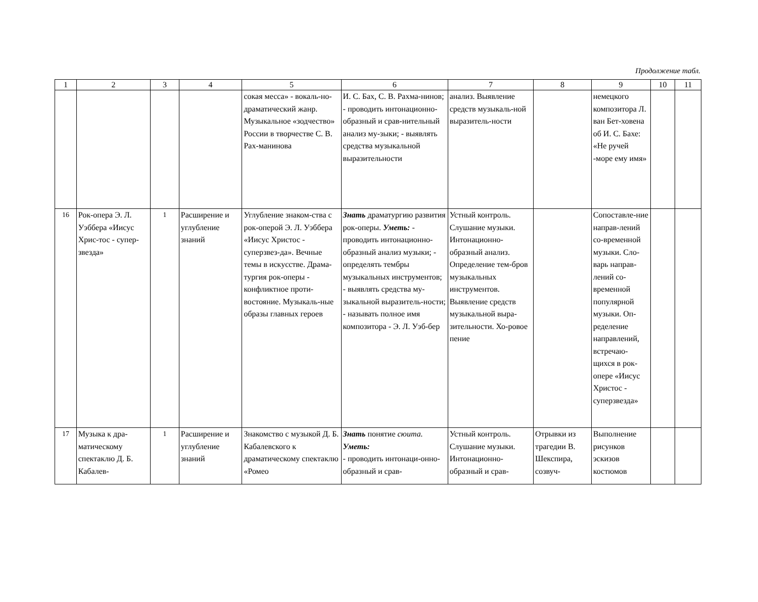Продолжение табл.
| 1 | 2 | 3 | 4 | 5 | 6 | 7 | 8 | 9 | 10 | 11 |
| --- | --- | --- | --- | --- | --- | --- | --- | --- | --- | --- |
| | | | | сокая месса» - вокаль-но-драматический жанр. Музыкальное «зодчество» России в творчестве С. В. Рах-манинова | И. С. Бах, С. В. Рахма-нинов; - проводить интонационно-образный и срав-нительный анализ му-зыки; - выявлять средства музыкальной выразительности | анализ. Выявление средств музыкаль-ной выразитель-ности | | немецкого композитора Л. ван Бет-ховена об И. С. Бахе: «Не ручей -море ему имя» | | |
| 16 | Рок-опера Э. Л. Уэббера «Иисус Хрис-тос - супер-звезда» | 1 | Расширение и углубление знаний | Углубление знаком-ства с рок-оперой Э. Л. Уэббера «Иисус Христос - суперзвез-да». Вечные темы в искусстве. Драма-тургия рок-оперы - конфликтное проти-востояние. Музыкаль-ные образы главных героев | Знать драматургию развития рок-оперы. Уметь: - проводить интонационно-образный анализ музыки; - определять тембры музыкальных инструментов; - выявлять средства му-зыкальной выразитель-ности; - называть полное имя композитора - Э. Л. Уэб-бер | Устный контроль. Слушание музыки. Интонационно-образный анализ. Определение тем-бров музыкальных инструментов. Выявление средств музыкальной выра-зительности. Хо-ровое пение | | Сопоставле-ние направ-лений со-временной музыки. Сло-варь направ-лений со-временной популярной музыки. Оп-ределение направлений, встречаю-щихся в рок-опере «Иисус Христос - суперзвезда» | | |
| 17 | Музыка к дра-матическому спектаклю Д. Б. Кабалев- | 1 | Расширение и углубление знаний | Знакомство с музыкой Д. Б. Кабалевского к драматическому спектаклю «Ромео | Знать понятие сюита. Уметь: - проводить интонаци-онно-образный и срав- | Устный контроль. Слушание музыки. Интонационно-образный и срав- | Отрывки из трагедии В. Шекспира, созвуч- | Выполнение рисунков эскизов костюмов | | |